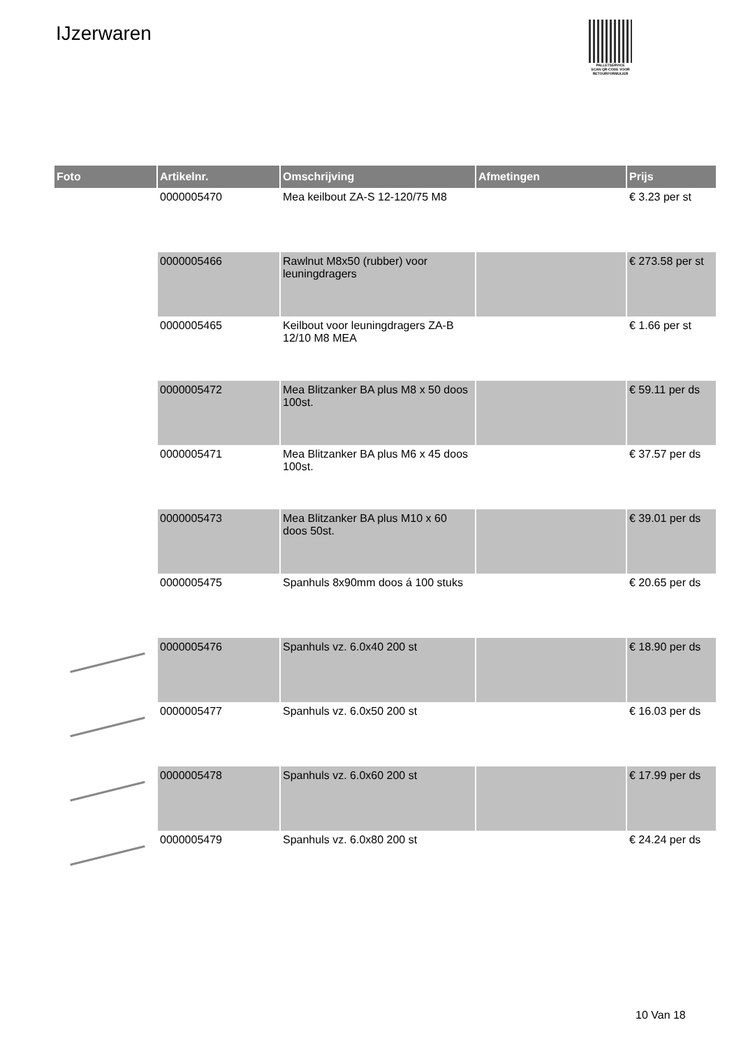IJzerwaren
PALLETSERVICE
SCAN QR-CODE VOOR RETOURFORMULIER
| Foto | Artikelnr. | Omschrijving | Afmetingen | Prijs |
| --- | --- | --- | --- | --- |
| | 0000005470 | Mea keilbout ZA-S 12-120/75 M8 | | € 3.23 per st |
| | 0000005466 | Rawlnut M8x50 (rubber) voor leuningdragers | | € 273.58 per st |
| | 0000005465 | Keilbout voor leuningdragers ZA-B 12/10 M8 MEA | | € 1.66 per st |
| | 0000005472 | Mea Blitzanker BA plus M8 x 50 doos 100st. | | € 59.11 per ds |
| | 0000005471 | Mea Blitzanker BA plus M6 x 45 doos 100st. | | € 37.57 per ds |
| | 0000005473 | Mea Blitzanker BA plus M10 x 60 doos 50st. | | € 39.01 per ds |
| | 0000005475 | Spanhuls 8x90mm doos á 100 stuks | | € 20.65 per ds |
| | 0000005476 | Spanhuls vz. 6.0x40 200 st | | € 18.90 per ds |
| | 0000005477 | Spanhuls vz. 6.0x50 200 st | | € 16.03 per ds |
| | 0000005478 | Spanhuls vz. 6.0x60 200 st | | € 17.99 per ds |
| | 0000005479 | Spanhuls vz. 6.0x80 200 st | | € 24.24 per ds |
10 Van 18